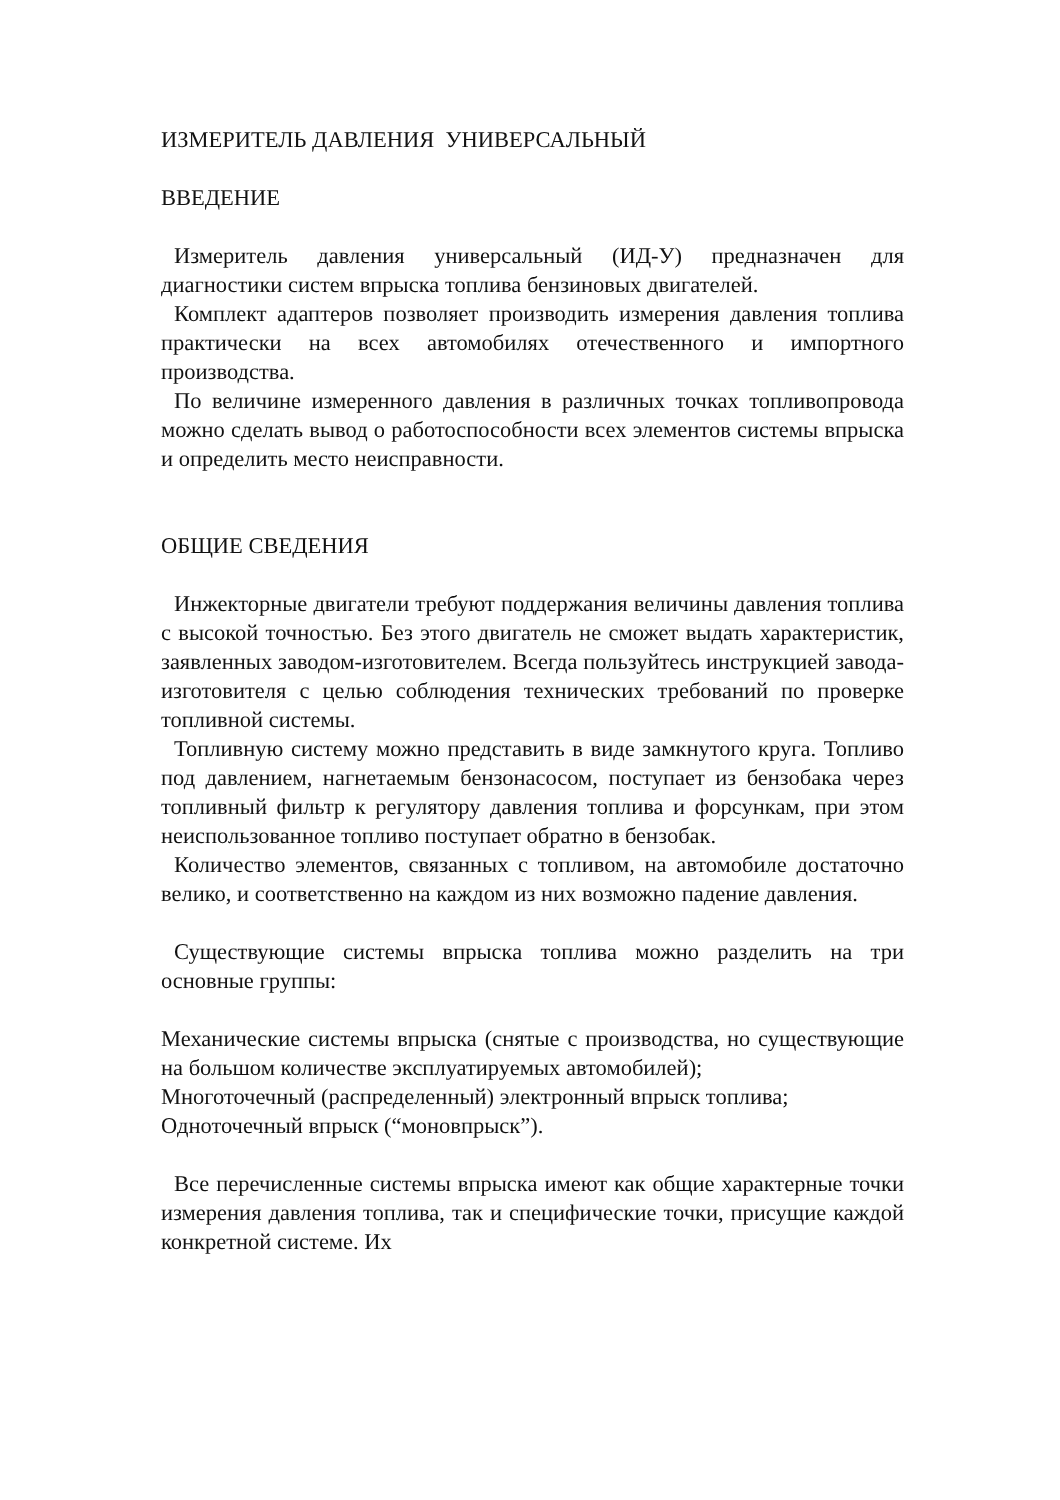ИЗМЕРИТЕЛЬ ДАВЛЕНИЯ УНИВЕРСАЛЬНЫЙ
ВВЕДЕНИЕ
Измеритель давления универсальный (ИД-У) предназначен для диагностики систем впрыска топлива бензиновых двигателей.
Комплект адаптеров позволяет производить измерения давления топлива практически на всех автомобилях отечественного и импортного производства.
По величине измеренного давления в различных точках топливопровода можно сделать вывод о работоспособности всех элементов системы впрыска и определить место неисправности.
ОБЩИЕ СВЕДЕНИЯ
Инжекторные двигатели требуют поддержания величины давления топлива с высокой точностью. Без этого двигатель не сможет выдать характеристик, заявленных заводом-изготовителем. Всегда пользуйтесь инструкцией завода-изготовителя с целью соблюдения технических требований по проверке топливной системы.
Топливную систему можно представить в виде замкнутого круга. Топливо под давлением, нагнетаемым бензонасосом, поступает из бензобака через топливный фильтр к регулятору давления топлива и форсункам, при этом неиспользованное топливо поступает обратно в бензобак.
Количество элементов, связанных с топливом, на автомобиле достаточно велико, и соответственно на каждом из них возможно падение давления.
Существующие системы впрыска топлива можно разделить на три основные группы:
Механические системы впрыска (снятые с производства, но существующие на большом количестве эксплуатируемых автомобилей);
Многоточечный (распределенный) электронный впрыск топлива;
Одноточечный впрыск (“моновпрыск”).
Все перечисленные системы впрыска имеют как общие характерные точки измерения давления топлива, так и специфические точки, присущие каждой конкретной системе. Их